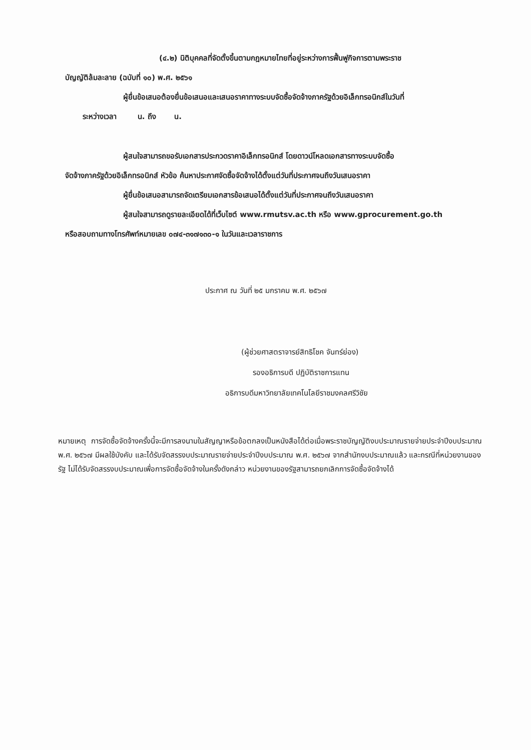(๔.๒) นิติบุคคลที่จัดตั้งขึ้นตามกฎหมายไทยที่อยู่ระหว่างการฟื้นฟูกิจการตามพระราช
บัญญัติล้มละลาย (ฉบับที่ ๑๐) พ.ศ. ๒๕๖๑
ผู้ยื่นข้อเสนอต้องยื่นข้อเสนอและเสนอราคาทางระบบจัดซื้อจัดจ้างภาครัฐด้วยอิเล็กทรอนิกส์ในวันที่
ระหว่างเวลา น. ถึง น.
ผู้สนใจสามารถขอรับเอกสารประกวดราคาอิเล็กทรอนิกส์ โดยดาวน์โหลดเอกสารทางระบบจัดซื้อ
จัดจ้างภาครัฐด้วยอิเล็กทรอนิกส์ หัวข้อ ค้นหาประกาศจัดซื้อจัดจ้างได้ตั้งแต่วันที่ประกาศจนถึงวันเสนอราคา
ผู้ยื่นข้อเสนอสามารถจัดเตรียมเอกสารข้อเสนอได้ตั้งแต่วันที่ประกาศจนถึงวันเสนอราคา
ผู้สนใจสามารถดูรายละเอียดได้ที่เว็บไซต์ www.rmutsv.ac.th หรือ www.gprocurement.go.th
หรือสอบถามทางโทรศัพท์หมายเลข ๐๗๔-๓๑๗๑๓๐-๑ ในวันและเวลาราชการ
ประกาศ ณ วันที่ ๒๕ มกราคม พ.ศ. ๒๕๖๗
(ผู้ช่วยศาสตราจารย์สิทธิโชค จันทร์ย่อง)
รองอธิการบดี ปฏิบัติราชการแทน
อธิการบดีมหาวิทยาลัยเทคโนโลยีราชมงคลศรีวิชัย
หมายเหตุ การจัดซื้อจัดจ้างครั้งนี้จะมีการลงนามในสัญญาหรือข้อตกลงเป็นหนังสือได้ต่อเมื่อพระราชบัญญัติงบประมาณรายจ่ายประจำปีงบประมาณ พ.ศ. ๒๕๖๗ มีผลใช้บังคับ และได้รับจัดสรรงบประมาณรายจ่ายประจำปีงบประมาณ พ.ศ. ๒๕๖๗ จากสำนักงบประมาณแล้ว และกรณีที่หน่วยงานของรัฐ ไม่ได้รับจัดสรรงบประมาณเพื่อการจัดซื้อจัดจ้างในครั้งดังกล่าว หน่วยงานของรัฐสามารถยกเลิกการจัดซื้อจัดจ้างได้